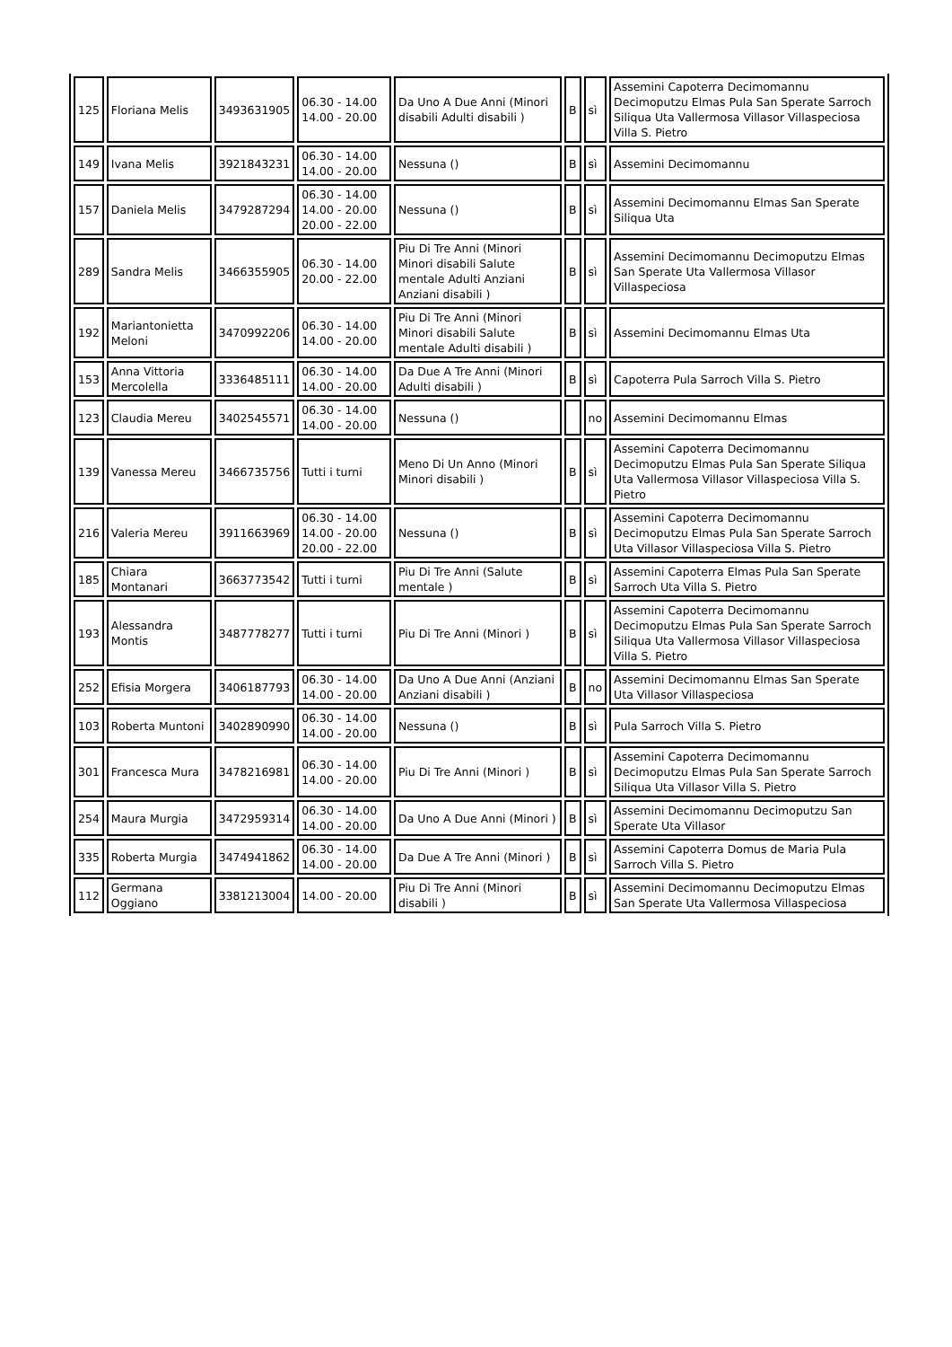| 125 | Floriana Melis | 3493631905 | 06.30 - 14.00 14.00 - 20.00 | Da Uno A Due Anni (Minori disabili Adulti disabili ) | B | sì | Assemini Capoterra Decimomannu Decimoputzu Elmas Pula San Sperate Sarroch Siliqua Uta Vallermosa Villasor Villaspeciosa Villa S. Pietro |
| 149 | Ivana Melis | 3921843231 | 06.30 - 14.00 14.00 - 20.00 | Nessuna () | B | sì | Assemini Decimomannu |
| 157 | Daniela Melis | 3479287294 | 06.30 - 14.00 14.00 - 20.00 20.00 - 22.00 | Nessuna () | B | sì | Assemini Decimomannu Elmas San Sperate Siliqua Uta |
| 289 | Sandra Melis | 3466355905 | 06.30 - 14.00 20.00 - 22.00 | Piu Di Tre Anni (Minori Minori disabili Salute mentale Adulti Anziani Anziani disabili ) | B | sì | Assemini Decimomannu Decimoputzu Elmas San Sperate Uta Vallermosa Villasor Villaspeciosa |
| 192 | Mariantonietta Meloni | 3470992206 | 06.30 - 14.00 14.00 - 20.00 | Piu Di Tre Anni (Minori Minori disabili Salute mentale Adulti disabili ) | B | sì | Assemini Decimomannu Elmas Uta |
| 153 | Anna Vittoria Mercolella | 3336485111 | 06.30 - 14.00 14.00 - 20.00 | Da Due A Tre Anni (Minori Adulti disabili ) | B | sì | Capoterra Pula Sarroch Villa S. Pietro |
| 123 | Claudia Mereu | 3402545571 | 06.30 - 14.00 14.00 - 20.00 | Nessuna () | | no | Assemini Decimomannu Elmas |
| 139 | Vanessa Mereu | 3466735756 | Tutti i turni | Meno Di Un Anno (Minori Minori disabili ) | B | sì | Assemini Capoterra Decimomannu Decimoputzu Elmas Pula San Sperate Siliqua Uta Vallermosa Villasor Villaspeciosa Villa S. Pietro |
| 216 | Valeria Mereu | 3911663969 | 06.30 - 14.00 14.00 - 20.00 20.00 - 22.00 | Nessuna () | B | sì | Assemini Capoterra Decimomannu Decimoputzu Elmas Pula San Sperate Sarroch Uta Villasor Villaspeciosa Villa S. Pietro |
| 185 | Chiara Montanari | 3663773542 | Tutti i turni | Piu Di Tre Anni (Salute mentale ) | B | sì | Assemini Capoterra Elmas Pula San Sperate Sarroch Uta Villa S. Pietro |
| 193 | Alessandra Montis | 3487778277 | Tutti i turni | Piu Di Tre Anni (Minori ) | B | sì | Assemini Capoterra Decimomannu Decimoputzu Elmas Pula San Sperate Sarroch Siliqua Uta Vallermosa Villasor Villaspeciosa Villa S. Pietro |
| 252 | Efisia Morgera | 3406187793 | 06.30 - 14.00 14.00 - 20.00 | Da Uno A Due Anni (Anziani Anziani disabili ) | B | no | Assemini Decimomannu Elmas San Sperate Uta Villasor Villaspeciosa |
| 103 | Roberta Muntoni | 3402890990 | 06.30 - 14.00 14.00 - 20.00 | Nessuna () | B | sì | Pula Sarroch Villa S. Pietro |
| 301 | Francesca Mura | 3478216981 | 06.30 - 14.00 14.00 - 20.00 | Piu Di Tre Anni (Minori ) | B | sì | Assemini Capoterra Decimomannu Decimoputzu Elmas Pula San Sperate Sarroch Siliqua Uta Villasor Villa S. Pietro |
| 254 | Maura Murgia | 3472959314 | 06.30 - 14.00 14.00 - 20.00 | Da Uno A Due Anni (Minori ) | B | sì | Assemini Decimomannu Decimoputzu San Sperate Uta Villasor |
| 335 | Roberta Murgia | 3474941862 | 06.30 - 14.00 14.00 - 20.00 | Da Due A Tre Anni (Minori ) | B | sì | Assemini Capoterra Domus de Maria Pula Sarroch Villa S. Pietro |
| 112 | Germana Oggiano | 3381213004 | 14.00 - 20.00 | Piu Di Tre Anni (Minori disabili ) | B | sì | Assemini Decimomannu Decimoputzu Elmas San Sperate Uta Vallermosa Villaspeciosa |